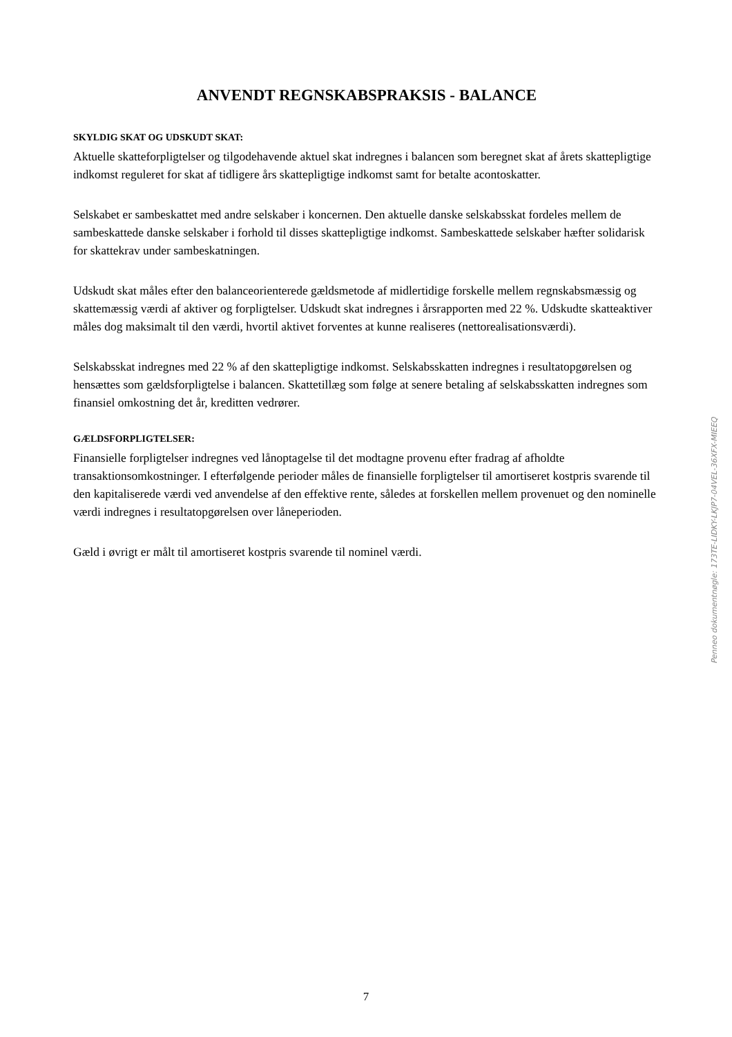ANVENDT REGNSKABSPRAKSIS - BALANCE
SKYLDIG SKAT OG UDSKUDT SKAT:
Aktuelle skatteforpligtelser og tilgodehavende aktuel skat indregnes i balancen som beregnet skat af årets skattepligtige indkomst reguleret for skat af tidligere års skattepligtige indkomst samt for betalte acontoskatter.
Selskabet er sambeskattet med andre selskaber i koncernen. Den aktuelle danske selskabsskat fordeles mellem de sambeskattede danske selskaber i forhold til disses skattepligtige indkomst. Sambeskattede selskaber hæfter solidarisk for skattekrav under sambeskatningen.
Udskudt skat måles efter den balanceorienterede gældsmetode af midlertidige forskelle mellem regnskabsmæssig og skattemæssig værdi af aktiver og forpligtelser. Udskudt skat indregnes i årsrapporten med 22 %. Udskudte skatteaktiver måles dog maksimalt til den værdi, hvortil aktivet forventes at kunne realiseres (nettorealisationsværdi).
Selskabsskat indregnes med 22 % af den skattepligtige indkomst. Selskabsskatten indregnes i resultatopgørelsen og hensættes som gældsforpligtelse i balancen. Skattetillæg som følge at senere betaling af selskabsskatten indregnes som finansiel omkostning det år, kreditten vedrører.
GÆLDSFORPLIGTELSER:
Finansielle forpligtelser indregnes ved lånoptagelse til det modtagne provenu efter fradrag af afholdte transaktionsomkostninger. I efterfølgende perioder måles de finansielle forpligtelser til amortiseret kostpris svarende til den kapitaliserede værdi ved anvendelse af den effektive rente, således at forskellen mellem provenuet og den nominelle værdi indregnes i resultatopgørelsen over låneperioden.
Gæld i øvrigt er målt til amortiseret kostpris svarende til nominel værdi.
Penneo dokumentnøgle: 173TE-LIDKY-LKJP7-04VEL-36XFX-MIEEQ
7